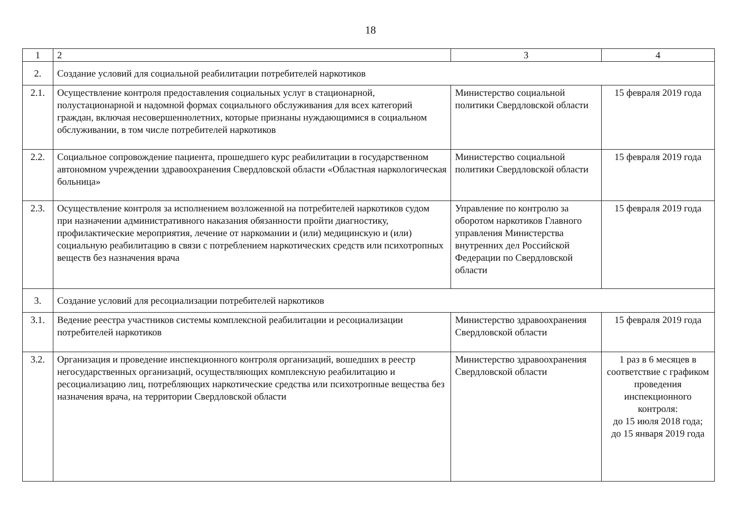18
| 1 | 2 | 3 | 4 |
| 2. | Создание условий для социальной реабилитации потребителей наркотиков | | |
| 2.1. | Осуществление контроля предоставления социальных услуг в стационарной, полустационарной и надомной формах социального обслуживания для всех категорий граждан, включая несовершеннолетних, которые признаны нуждающимися в социальном обслуживании, в том числе потребителей наркотиков | Министерство социальной политики Свердловской области | 15 февраля 2019 года |
| 2.2. | Социальное сопровождение пациента, прошедшего курс реабилитации в государственном автономном учреждении здравоохранения Свердловской области «Областная наркологическая больница» | Министерство социальной политики Свердловской области | 15 февраля 2019 года |
| 2.3. | Осуществление контроля за исполнением возложенной на потребителей наркотиков судом при назначении административного наказания обязанности пройти диагностику, профилактические мероприятия, лечение от наркомании и (или) медицинскую и (или) социальную реабилитацию в связи с потреблением наркотических средств или психотропных веществ без назначения врача | Управление по контролю за оборотом наркотиков Главного управления Министерства внутренних дел Российской Федерации по Свердловской области | 15 февраля 2019 года |
| 3. | Создание условий для ресоциализации потребителей наркотиков | | |
| 3.1. | Ведение реестра участников системы комплексной реабилитации и ресоциализации потребителей наркотиков | Министерство здравоохранения Свердловской области | 15 февраля 2019 года |
| 3.2. | Организация и проведение инспекционного контроля организаций, вошедших в реестр негосударственных организаций, осуществляющих комплексную реабилитацию и ресоциализацию лиц, потребляющих наркотические средства или психотропные вещества без назначения врача, на территории Свердловской области | Министерство здравоохранения Свердловской области | 1 раз в 6 месяцев в соответствие с графиком проведения инспекционного контроля: до 15 июля 2018 года; до 15 января 2019 года |